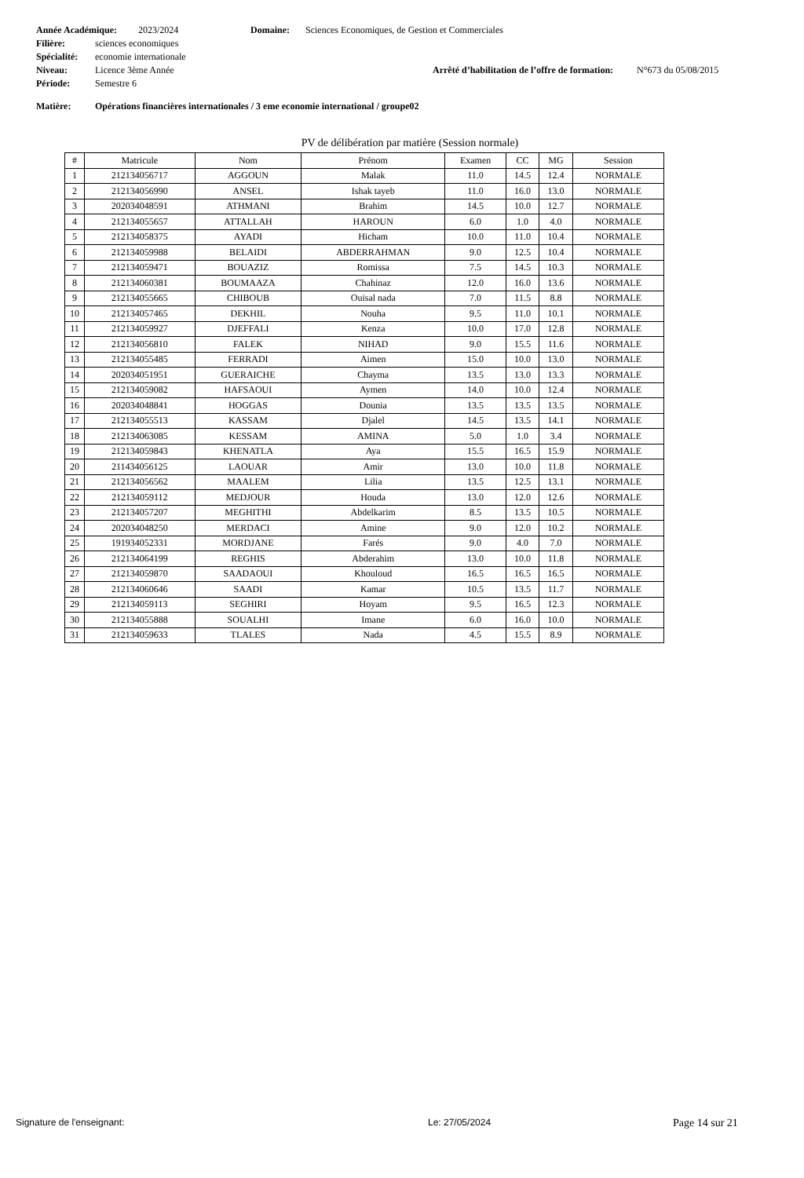Année Académique: 2023/2024 Domaine: Sciences Economiques, de Gestion et Commerciales
Filière: sciences economiques
Spécialité: economie internationale
Niveau: Licence 3ème Année Arrêté d’habilitation de l’offre de formation: N°673 du 05/08/2015
Période: Semestre 6
Matière: Opérations financières internationales / 3 eme economie international / groupe02
PV de délibération par matière (Session normale)
| # | Matricule | Nom | Prénom | Examen | CC | MG | Session |
| --- | --- | --- | --- | --- | --- | --- | --- |
| 1 | 212134056717 | AGGOUN | Malak | 11.0 | 14.5 | 12.4 | NORMALE |
| 2 | 212134056990 | ANSEL | Ishak tayeb | 11.0 | 16.0 | 13.0 | NORMALE |
| 3 | 202034048591 | ATHMANI | Brahim | 14.5 | 10.0 | 12.7 | NORMALE |
| 4 | 212134055657 | ATTALLAH | HAROUN | 6.0 | 1.0 | 4.0 | NORMALE |
| 5 | 212134058375 | AYADI | Hicham | 10.0 | 11.0 | 10.4 | NORMALE |
| 6 | 212134059988 | BELAIDI | ABDERRAHMAN | 9.0 | 12.5 | 10.4 | NORMALE |
| 7 | 212134059471 | BOUAZIZ | Romissa | 7.5 | 14.5 | 10.3 | NORMALE |
| 8 | 212134060381 | BOUMAAZA | Chahinaz | 12.0 | 16.0 | 13.6 | NORMALE |
| 9 | 212134055665 | CHIBOUB | Ouisal nada | 7.0 | 11.5 | 8.8 | NORMALE |
| 10 | 212134057465 | DEKHIL | Nouha | 9.5 | 11.0 | 10.1 | NORMALE |
| 11 | 212134059927 | DJEFFALI | Kenza | 10.0 | 17.0 | 12.8 | NORMALE |
| 12 | 212134056810 | FALEK | NIHAD | 9.0 | 15.5 | 11.6 | NORMALE |
| 13 | 212134055485 | FERRADI | Aimen | 15.0 | 10.0 | 13.0 | NORMALE |
| 14 | 202034051951 | GUERAICHE | Chayma | 13.5 | 13.0 | 13.3 | NORMALE |
| 15 | 212134059082 | HAFSAOUI | Aymen | 14.0 | 10.0 | 12.4 | NORMALE |
| 16 | 202034048841 | HOGGAS | Dounia | 13.5 | 13.5 | 13.5 | NORMALE |
| 17 | 212134055513 | KASSAM | Djalel | 14.5 | 13.5 | 14.1 | NORMALE |
| 18 | 212134063085 | KESSAM | AMINA | 5.0 | 1.0 | 3.4 | NORMALE |
| 19 | 212134059843 | KHENATLA | Aya | 15.5 | 16.5 | 15.9 | NORMALE |
| 20 | 211434056125 | LAOUAR | Amir | 13.0 | 10.0 | 11.8 | NORMALE |
| 21 | 212134056562 | MAALEM | Lilia | 13.5 | 12.5 | 13.1 | NORMALE |
| 22 | 212134059112 | MEDJOUR | Houda | 13.0 | 12.0 | 12.6 | NORMALE |
| 23 | 212134057207 | MEGHITHI | Abdelkarim | 8.5 | 13.5 | 10.5 | NORMALE |
| 24 | 202034048250 | MERDACI | Amine | 9.0 | 12.0 | 10.2 | NORMALE |
| 25 | 191934052331 | MORDJANE | Farés | 9.0 | 4.0 | 7.0 | NORMALE |
| 26 | 212134064199 | REGHIS | Abderahim | 13.0 | 10.0 | 11.8 | NORMALE |
| 27 | 212134059870 | SAADAOUI | Khouloud | 16.5 | 16.5 | 16.5 | NORMALE |
| 28 | 212134060646 | SAADI | Kamar | 10.5 | 13.5 | 11.7 | NORMALE |
| 29 | 212134059113 | SEGHIRI | Hoyam | 9.5 | 16.5 | 12.3 | NORMALE |
| 30 | 212134055888 | SOUALHI | Imane | 6.0 | 16.0 | 10.0 | NORMALE |
| 31 | 212134059633 | TLALES | Nada | 4.5 | 15.5 | 8.9 | NORMALE |
Signature de l'enseignant: Le: 27/05/2024 Page 14 sur 21